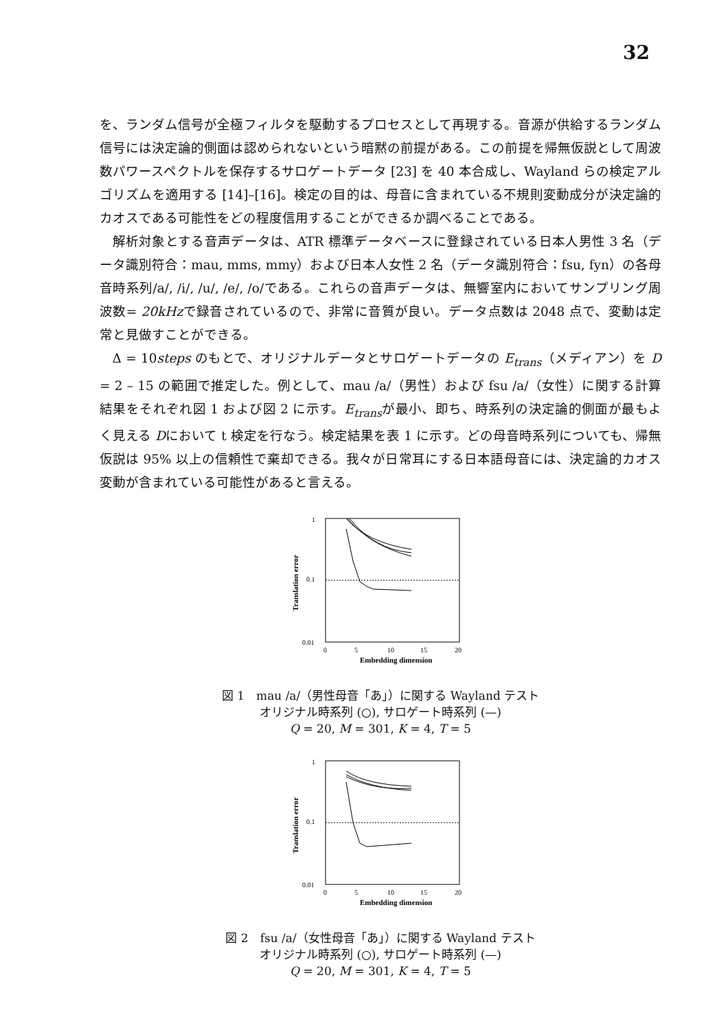32
を、ランダム信号が全極フィルタを駆動するプロセスとして再現する。音源が供給するランダム信号には決定論的側面は認められないという暗黙の前提がある。この前提を帰無仮説として周波数パワースペクトルを保存するサロゲートデータ [23] を 40 本合成し、Wayland らの検定アルゴリズムを適用する [14]–[16]。検定の目的は、母音に含まれている不規則変動成分が決定論的カオスである可能性をどの程度信用することができるか調べることである。
解析対象とする音声データは、ATR 標準データベースに登録されている日本人男性 3 名（データ識別符合：mau, mms, mmy）および日本人女性 2 名（データ識別符合：fsu, fyn）の各母音時系列/a/, /i/, /u/, /e/, /o/である。これらの音声データは、無響室内においてサンプリング周波数= 20kHzで録音されているので、非常に音質が良い。データ点数は 2048 点で、変動は定常と見做すことができる。
Δ = 10steps のもとで、オリジナルデータとサロゲートデータの E<sub>trans</sub>（メディアン）を D = 2 – 15 の範囲で推定した。例として、mau /a/（男性）および fsu /a/（女性）に関する計算結果をそれぞれ図 1 および図 2 に示す。E<sub>trans</sub>が最小、即ち、時系列の決定論的側面が最もよく見える Dにおいて t 検定を行なう。検定結果を表 1 に示す。どの母音時系列についても、帰無仮説は 95% 以上の信頼性で棄却できる。我々が日常耳にする日本語母音には、決定論的カオス変動が含まれている可能性があると言える。
Translation error
1
0.1
0.01
0
5
10
15
20
Embedding dimension
図 1　mau /a/（男性母音「あ」）に関する Wayland テスト
オリジナル時系列 (○), サロゲート時系列 (—)
Q = 20, M = 301, K = 4, T = 5
Translation error
1
0.1
0.01
0
5
10
15
20
Embedding dimension
図 2　fsu /a/（女性母音「あ」）に関する Wayland テスト
オリジナル時系列 (○), サロゲート時系列 (—)
Q = 20, M = 301, K = 4, T = 5